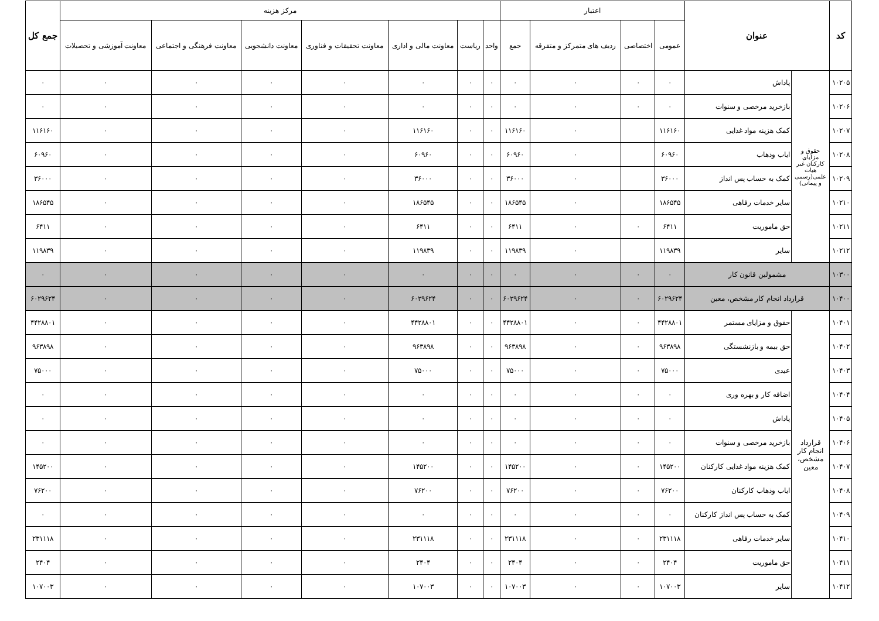| کد | عنوان | | اعتبار | | | | مرکز هزینه | | | | | | | جمع کل |
| --- | --- | --- | --- | --- | --- | --- | --- | --- | --- | --- | --- | --- | --- | --- |
| | | | عمومی | اختصاصی | ردیف های متمرکز و متفرقه | جمع | واحد | ریاست | معاونت مالی و اداری | معاونت تحقیقات و فناوری | معاونت دانشجویی | معاونت فرهنگی و اجتماعی | معاونت آموزشی و تحصیلات | |
| ۱۰۲۰۵ | حقوق و مزایای کارکنان غیر هیات علمی(رسمی و پیمانی) | پاداش | ۰ | ۰ | ۰ | ۰ | ۰ | ۰ | ۰ | ۰ | ۰ | ۰ | ۰ | ۰ |
| ۱۰۲۰۶ | | بازخرید مرخصی و سنوات | ۰ | ۰ | ۰ | ۰ | ۰ | ۰ | ۰ | ۰ | ۰ | ۰ | ۰ | ۰ |
| ۱۰۲۰۷ | | کمک هزینه مواد غذایی | ۱۱۶۱۶۰ | | ۰ | ۱۱۶۱۶۰ | ۰ | ۰ | ۱۱۶۱۶۰ | ۰ | ۰ | ۰ | ۰ | ۱۱۶۱۶۰ |
| ۱۰۲۰۸ | | ایاب وذهاب | ۶۰۹۶۰ | | ۰ | ۶۰۹۶۰ | ۰ | ۰ | ۶۰۹۶۰ | ۰ | ۰ | ۰ | ۰ | ۶۰۹۶۰ |
| ۱۰۲۰۹ | | کمک به حساب پس انداز | ۳۶۰۰۰ | | ۰ | ۳۶۰۰۰ | ۰ | ۰ | ۳۶۰۰۰ | ۰ | ۰ | ۰ | ۰ | ۳۶۰۰۰ |
| ۱۰۲۱۰ | | سایر خدمات رفاهی | ۱۸۶۵۴۵ | | ۰ | ۱۸۶۵۴۵ | ۰ | ۰ | ۱۸۶۵۴۵ | ۰ | ۰ | ۰ | ۰ | ۱۸۶۵۴۵ |
| ۱۰۲۱۱ | | حق ماموریت | ۶۴۱۱ | ۰ | ۰ | ۶۴۱۱ | ۰ | ۰ | ۶۴۱۱ | ۰ | ۰ | ۰ | ۰ | ۶۴۱۱ |
| ۱۰۲۱۲ | | سایر | ۱۱۹۸۳۹ | | ۰ | ۱۱۹۸۳۹ | ۰ | ۰ | ۱۱۹۸۳۹ | ۰ | ۰ | ۰ | ۰ | ۱۱۹۸۳۹ |
| ۱۰۳۰۰ | مشمولین قانون کار | | ۰ | ۰ | ۰ | ۰ | ۰ | ۰ | ۰ | ۰ | ۰ | ۰ | ۰ | ۰ |
| ۱۰۴۰۰ | قرارداد انجام کار مشخص، معین | | ۶۰۲۹۶۲۴ | ۰ | ۰ | ۶۰۲۹۶۲۴ | ۰ | ۰ | ۶۰۲۹۶۲۴ | ۰ | ۰ | ۰ | ۰ | ۶۰۲۹۶۲۴ |
| ۱۰۴۰۱ | قرارداد انجام کار مشخص، معین | حقوق و مزایای مستمر | ۴۴۲۸۸۰۱ | ۰ | ۰ | ۴۴۲۸۸۰۱ | ۰ | ۰ | ۴۴۲۸۸۰۱ | ۰ | ۰ | ۰ | ۰ | ۴۴۲۸۸۰۱ |
| ۱۰۴۰۲ | | حق بیمه و بازنشستگی | ۹۶۳۸۹۸ | ۰ | ۰ | ۹۶۳۸۹۸ | ۰ | ۰ | ۹۶۳۸۹۸ | ۰ | ۰ | ۰ | ۰ | ۹۶۳۸۹۸ |
| ۱۰۴۰۳ | | عیدی | ۷۵۰۰۰ | ۰ | ۰ | ۷۵۰۰۰ | ۰ | ۰ | ۷۵۰۰۰ | ۰ | ۰ | ۰ | ۰ | ۷۵۰۰۰ |
| ۱۰۴۰۴ | | اضافه کار و بهره وری | ۰ | ۰ | ۰ | ۰ | ۰ | ۰ | ۰ | ۰ | ۰ | ۰ | ۰ | ۰ |
| ۱۰۴۰۵ | | پاداش | ۰ | ۰ | ۰ | ۰ | ۰ | ۰ | ۰ | ۰ | ۰ | ۰ | ۰ | ۰ |
| ۱۰۴۰۶ | | بازخرید مرخصی و سنوات | ۰ | ۰ | ۰ | ۰ | ۰ | ۰ | ۰ | ۰ | ۰ | ۰ | ۰ | ۰ |
| ۱۰۴۰۷ | | کمک هزینه مواد غذایی کارکنان | ۱۴۵۲۰۰ | ۰ | ۰ | ۱۴۵۲۰۰ | ۰ | ۰ | ۱۴۵۲۰۰ | ۰ | ۰ | ۰ | ۰ | ۱۴۵۲۰۰ |
| ۱۰۴۰۸ | | ایاب وذهاب کارکنان | ۷۶۲۰۰ | ۰ | ۰ | ۷۶۲۰۰ | ۰ | ۰ | ۷۶۲۰۰ | ۰ | ۰ | ۰ | ۰ | ۷۶۲۰۰ |
| ۱۰۴۰۹ | | کمک به حساب پس انداز کارکنان | ۰ | ۰ | ۰ | ۰ | ۰ | ۰ | ۰ | ۰ | ۰ | ۰ | ۰ | ۰ |
| ۱۰۴۱۰ | | سایر خدمات رفاهی | ۲۳۱۱۱۸ | ۰ | ۰ | ۲۳۱۱۱۸ | ۰ | ۰ | ۲۳۱۱۱۸ | ۰ | ۰ | ۰ | ۰ | ۲۳۱۱۱۸ |
| ۱۰۴۱۱ | | حق ماموریت | ۲۴۰۴ | ۰ | ۰ | ۲۴۰۴ | ۰ | ۰ | ۲۴۰۴ | ۰ | ۰ | ۰ | ۰ | ۲۴۰۴ |
| ۱۰۴۱۲ | | سایر | ۱۰۷۰۰۳ | ۰ | ۰ | ۱۰۷۰۰۳ | ۰ | ۰ | ۱۰۷۰۰۳ | ۰ | ۰ | ۰ | ۰ | ۱۰۷۰۰۳ |